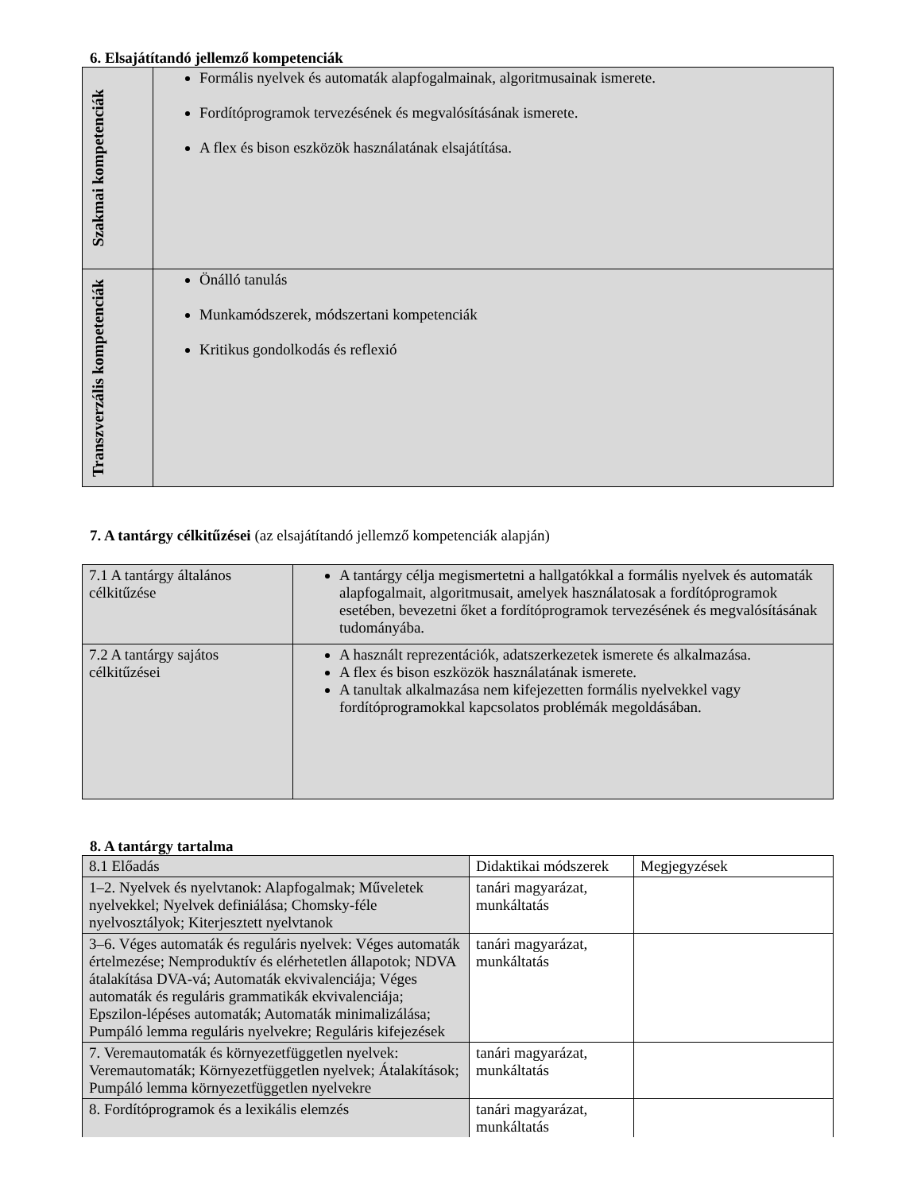6. Elsajátítandó jellemző kompetenciák
| Szakmai kompetenciák | Formális nyelvek és automaták alapfogalmainak, algoritmusainak ismerete. Fordítóprogramok tervezésének és megvalósításának ismerete. A flex és bison eszközök használatának elsajátítása. |
| Transzverzális kompetenciák | Önálló tanulás Munkamódszerek, módszertani kompetenciák Kritikus gondolkodás és reflexió |
7. A tantárgy célkitűzései (az elsajátítandó jellemző kompetenciák alapján)
| 7.1 A tantárgy általános célkitűzése | A tantárgy célja megismertetni a hallgatókkal a formális nyelvek és automaták alapfogalmait, algoritmusait, amelyek használatosak a fordítóprogramok esetében, bevezetni őket a fordítóprogramok tervezésének és megvalósításának tudományába. |
| 7.2 A tantárgy sajátos célkitűzései | A használt reprezentációk, adatszerkezetek ismerete és alkalmazása. A flex és bison eszközök használatának ismerete. A tanultak alkalmazása nem kifejezetten formális nyelvekkel vagy fordítóprogramokkal kapcsolatos problémák megoldásában. |
8. A tantárgy tartalma
| 8.1 Előadás | Didaktikai módszerek | Megjegyzések |
| 1–2. Nyelvek és nyelvtanok: Alapfogalmak; Műveletek nyelvekkel; Nyelvek definiálása; Chomsky-féle nyelvosztályok; Kiterjesztett nyelvtanok | tanári magyarázat, munkáltatás | |
| 3–6. Véges automaták és reguláris nyelvek: Véges automaták értelmezése; Nemproduktív és elérhetetlen állapotok; NDVA átalakítása DVA-vá; Automaták ekvivalenciája; Véges automaták és reguláris grammatikák ekvivalenciája; Epszilon-lépéses automaták; Automaták minimalizálása; Pumpáló lemma reguláris nyelvekre; Reguláris kifejezések | tanári magyarázat, munkáltatás | |
| 7. Veremautomaták és környezetfüggetlen nyelvek: Veremautomaták; Környezetfüggetlen nyelvek; Átalakítások; Pumpáló lemma környezetfüggetlen nyelvekre | tanári magyarázat, munkáltatás | |
| 8. Fordítóprogramok és a lexikális elemzés | tanári magyarázat, munkáltatás | |